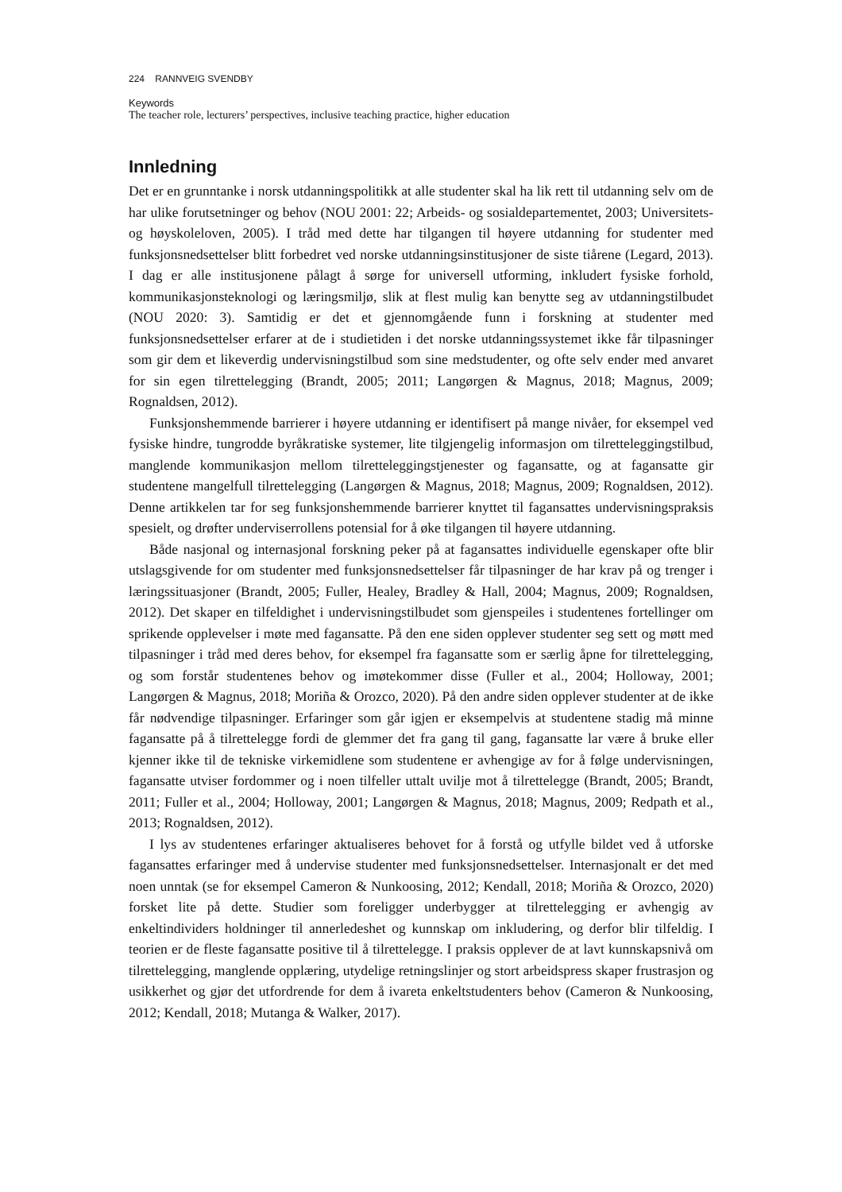224 RANNVEIG SVENDBY
Keywords
The teacher role, lecturers’ perspectives, inclusive teaching practice, higher education
Innledning
Det er en grunntanke i norsk utdanningspolitikk at alle studenter skal ha lik rett til utdanning selv om de har ulike forutsetninger og behov (NOU 2001: 22; Arbeids- og sosialdepartementet, 2003; Universitets- og høyskoleloven, 2005). I tråd med dette har tilgangen til høyere utdanning for studenter med funksjonsnedsettelser blitt forbedret ved norske utdanningsinstitusjoner de siste tiårene (Legard, 2013). I dag er alle institusjonene pålagt å sørge for universell utforming, inkludert fysiske forhold, kommunikasjonsteknologi og læringsmiljø, slik at flest mulig kan benytte seg av utdanningstilbudet (NOU 2020: 3). Samtidig er det et gjennomgående funn i forskning at studenter med funksjonsnedsettelser erfarer at de i studietiden i det norske utdanningssystemet ikke får tilpasninger som gir dem et likeverdig undervisningstilbud som sine medstudenter, og ofte selv ender med anvaret for sin egen tilrettelegging (Brandt, 2005; 2011; Langørgen & Magnus, 2018; Magnus, 2009; Rognaldsen, 2012).
Funksjonshemmende barrierer i høyere utdanning er identifisert på mange nivåer, for eksempel ved fysiske hindre, tungrodde byråkratiske systemer, lite tilgjengelig informasjon om tilretteleggingstilbud, manglende kommunikasjon mellom tilretteleggingstjenester og fagansatte, og at fagansatte gir studentene mangelfull tilrettelegging (Langørgen & Magnus, 2018; Magnus, 2009; Rognaldsen, 2012). Denne artikkelen tar for seg funksjonshemmende barrierer knyttet til fagansattes undervisningspraksis spesielt, og drøfter underviserrollens potensial for å øke tilgangen til høyere utdanning.
Både nasjonal og internasjonal forskning peker på at fagansattes individuelle egenskaper ofte blir utslagsgivende for om studenter med funksjonsnedsettelser får tilpasninger de har krav på og trenger i læringssituasjoner (Brandt, 2005; Fuller, Healey, Bradley & Hall, 2004; Magnus, 2009; Rognaldsen, 2012). Det skaper en tilfeldighet i undervisningstilbudet som gjenspeiles i studentenes fortellinger om sprikende opplevelser i møte med fagansatte. På den ene siden opplever studenter seg sett og møtt med tilpasninger i tråd med deres behov, for eksempel fra fagansatte som er særlig åpne for tilrettelegging, og som forstår studentenes behov og imøtekommer disse (Fuller et al., 2004; Holloway, 2001; Langørgen & Magnus, 2018; Moriña & Orozco, 2020). På den andre siden opplever studenter at de ikke får nødvendige tilpasninger. Erfaringer som går igjen er eksempelvis at studentene stadig må minne fagansatte på å tilrettelegge fordi de glemmer det fra gang til gang, fagansatte lar være å bruke eller kjenner ikke til de tekniske virkemidlene som studentene er avhengige av for å følge undervisningen, fagansatte utviser fordommer og i noen tilfeller uttalt uvilje mot å tilrettelegge (Brandt, 2005; Brandt, 2011; Fuller et al., 2004; Holloway, 2001; Langørgen & Magnus, 2018; Magnus, 2009; Redpath et al., 2013; Rognaldsen, 2012).
I lys av studentenes erfaringer aktualiseres behovet for å forstå og utfylle bildet ved å utforske fagansattes erfaringer med å undervise studenter med funksjonsnedsettelser. Internasjonalt er det med noen unntak (se for eksempel Cameron & Nunkoosing, 2012; Kendall, 2018; Moriña & Orozco, 2020) forsket lite på dette. Studier som foreligger underbygger at tilrettelegging er avhengig av enkeltindividers holdninger til annerledeshet og kunnskap om inkludering, og derfor blir tilfeldig. I teorien er de fleste fagansatte positive til å tilrettelegge. I praksis opplever de at lavt kunnskapsnivå om tilrettelegging, manglende opplæring, utydelige retningslinjer og stort arbeidspress skaper frustrasjon og usikkerhet og gjør det utfordrende for dem å ivareta enkeltstudenters behov (Cameron & Nunkoosing, 2012; Kendall, 2018; Mutanga & Walker, 2017).